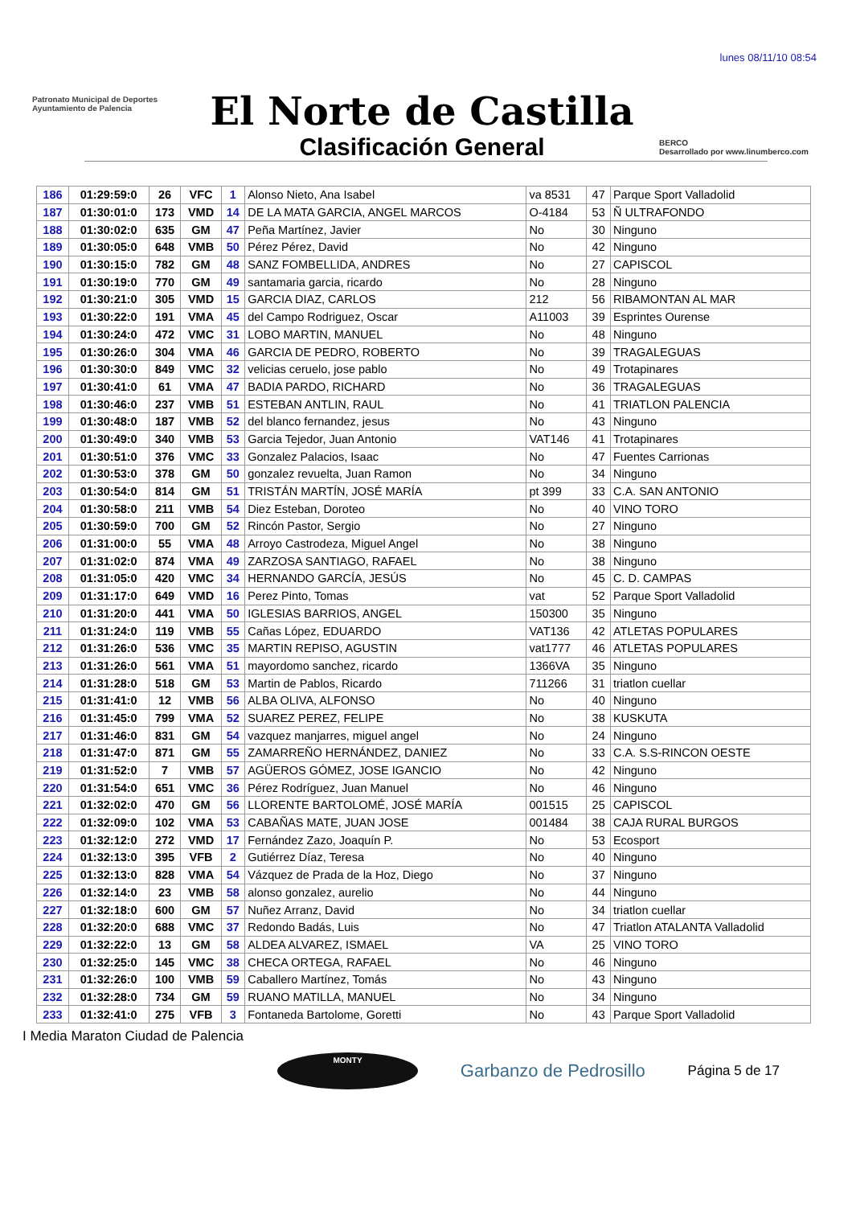lunes 08/11/10 08:54
Patronato Municipal de Deportes
Ayuntamiento de Palencia
El Norte de Castilla
Clasificación General
BERCO
Desarrollado por www.linumberco.com
| 186 | 01:29:59:0 | 26 | VFC | 1 | Alonso Nieto, Ana Isabel | va 8531 | 47 | Parque Sport Valladolid |
| 187 | 01:30:01:0 | 173 | VMD | 14 | DE LA MATA GARCIA, ANGEL MARCOS | O-4184 | 53 | Ñ ULTRAFONDO |
| 188 | 01:30:02:0 | 635 | GM | 47 | Peña Martínez, Javier | No | 30 | Ninguno |
| 189 | 01:30:05:0 | 648 | VMB | 50 | Pérez Pérez, David | No | 42 | Ninguno |
| 190 | 01:30:15:0 | 782 | GM | 48 | SANZ FOMBELLIDA, ANDRES | No | 27 | CAPISCOL |
| 191 | 01:30:19:0 | 770 | GM | 49 | santamaria garcia, ricardo | No | 28 | Ninguno |
| 192 | 01:30:21:0 | 305 | VMD | 15 | GARCIA DIAZ, CARLOS | 212 | 56 | RIBAMONTAN AL MAR |
| 193 | 01:30:22:0 | 191 | VMA | 45 | del Campo Rodriguez, Oscar | A11003 | 39 | Esprintes Ourense |
| 194 | 01:30:24:0 | 472 | VMC | 31 | LOBO MARTIN, MANUEL | No | 48 | Ninguno |
| 195 | 01:30:26:0 | 304 | VMA | 46 | GARCIA DE PEDRO, ROBERTO | No | 39 | TRAGALEGUAS |
| 196 | 01:30:30:0 | 849 | VMC | 32 | velicias ceruelo, jose pablo | No | 49 | Trotapinares |
| 197 | 01:30:41:0 | 61 | VMA | 47 | BADIA PARDO, RICHARD | No | 36 | TRAGALEGUAS |
| 198 | 01:30:46:0 | 237 | VMB | 51 | ESTEBAN ANTLIN, RAUL | No | 41 | TRIATLON PALENCIA |
| 199 | 01:30:48:0 | 187 | VMB | 52 | del blanco fernandez, jesus | No | 43 | Ninguno |
| 200 | 01:30:49:0 | 340 | VMB | 53 | Garcia Tejedor, Juan Antonio | VAT146 | 41 | Trotapinares |
| 201 | 01:30:51:0 | 376 | VMC | 33 | Gonzalez Palacios, Isaac | No | 47 | Fuentes Carrionas |
| 202 | 01:30:53:0 | 378 | GM | 50 | gonzalez revuelta, Juan Ramon | No | 34 | Ninguno |
| 203 | 01:30:54:0 | 814 | GM | 51 | TRISTÁN MARTÍN, JOSÉ MARÍA | pt 399 | 33 | C.A. SAN ANTONIO |
| 204 | 01:30:58:0 | 211 | VMB | 54 | Diez Esteban, Doroteo | No | 40 | VINO TORO |
| 205 | 01:30:59:0 | 700 | GM | 52 | Rincón Pastor, Sergio | No | 27 | Ninguno |
| 206 | 01:31:00:0 | 55 | VMA | 48 | Arroyo Castrodeza, Miguel Angel | No | 38 | Ninguno |
| 207 | 01:31:02:0 | 874 | VMA | 49 | ZARZOSA SANTIAGO, RAFAEL | No | 38 | Ninguno |
| 208 | 01:31:05:0 | 420 | VMC | 34 | HERNANDO GARCÍA, JESÚS | No | 45 | C. D. CAMPAS |
| 209 | 01:31:17:0 | 649 | VMD | 16 | Perez Pinto, Tomas | vat | 52 | Parque Sport Valladolid |
| 210 | 01:31:20:0 | 441 | VMA | 50 | IGLESIAS BARRIOS, ANGEL | 150300 | 35 | Ninguno |
| 211 | 01:31:24:0 | 119 | VMB | 55 | Cañas López, EDUARDO | VAT136 | 42 | ATLETAS POPULARES |
| 212 | 01:31:26:0 | 536 | VMC | 35 | MARTIN REPISO, AGUSTIN | vat1777 | 46 | ATLETAS POPULARES |
| 213 | 01:31:26:0 | 561 | VMA | 51 | mayordomo sanchez, ricardo | 1366VA | 35 | Ninguno |
| 214 | 01:31:28:0 | 518 | GM | 53 | Martin de Pablos, Ricardo | 711266 | 31 | triatlon cuellar |
| 215 | 01:31:41:0 | 12 | VMB | 56 | ALBA OLIVA, ALFONSO | No | 40 | Ninguno |
| 216 | 01:31:45:0 | 799 | VMA | 52 | SUAREZ PEREZ, FELIPE | No | 38 | KUSKUTA |
| 217 | 01:31:46:0 | 831 | GM | 54 | vazquez manjarres, miguel angel | No | 24 | Ninguno |
| 218 | 01:31:47:0 | 871 | GM | 55 | ZAMARREÑO HERNÁNDEZ, DANIEZ | No | 33 | C.A. S.S-RINCON OESTE |
| 219 | 01:31:52:0 | 7 | VMB | 57 | AGÜEROS GÓMEZ, JOSE IGANCIO | No | 42 | Ninguno |
| 220 | 01:31:54:0 | 651 | VMC | 36 | Pérez Rodríguez, Juan Manuel | No | 46 | Ninguno |
| 221 | 01:32:02:0 | 470 | GM | 56 | LLORENTE BARTOLOMÉ, JOSÉ MARÍA | 001515 | 25 | CAPISCOL |
| 222 | 01:32:09:0 | 102 | VMA | 53 | CABAÑAS MATE, JUAN JOSE | 001484 | 38 | CAJA RURAL BURGOS |
| 223 | 01:32:12:0 | 272 | VMD | 17 | Fernández Zazo, Joaquín P. | No | 53 | Ecosport |
| 224 | 01:32:13:0 | 395 | VFB | 2 | Gutiérrez Díaz, Teresa | No | 40 | Ninguno |
| 225 | 01:32:13:0 | 828 | VMA | 54 | Vázquez de Prada de la Hoz, Diego | No | 37 | Ninguno |
| 226 | 01:32:14:0 | 23 | VMB | 58 | alonso gonzalez, aurelio | No | 44 | Ninguno |
| 227 | 01:32:18:0 | 600 | GM | 57 | Nuñez Arranz, David | No | 34 | triatlon cuellar |
| 228 | 01:32:20:0 | 688 | VMC | 37 | Redondo Badás, Luis | No | 47 | Triatlon ATALANTA Valladolid |
| 229 | 01:32:22:0 | 13 | GM | 58 | ALDEA ALVAREZ, ISMAEL | VA | 25 | VINO TORO |
| 230 | 01:32:25:0 | 145 | VMC | 38 | CHECA ORTEGA, RAFAEL | No | 46 | Ninguno |
| 231 | 01:32:26:0 | 100 | VMB | 59 | Caballero Martínez, Tomás | No | 43 | Ninguno |
| 232 | 01:32:28:0 | 734 | GM | 59 | RUANO MATILLA, MANUEL | No | 34 | Ninguno |
| 233 | 01:32:41:0 | 275 | VFB | 3 | Fontaneda Bartolome, Goretti | No | 43 | Parque Sport Valladolid |
I Media Maraton Ciudad de Palencia
MONTY
Garbanzo de Pedrosillo
Página 5 de 17